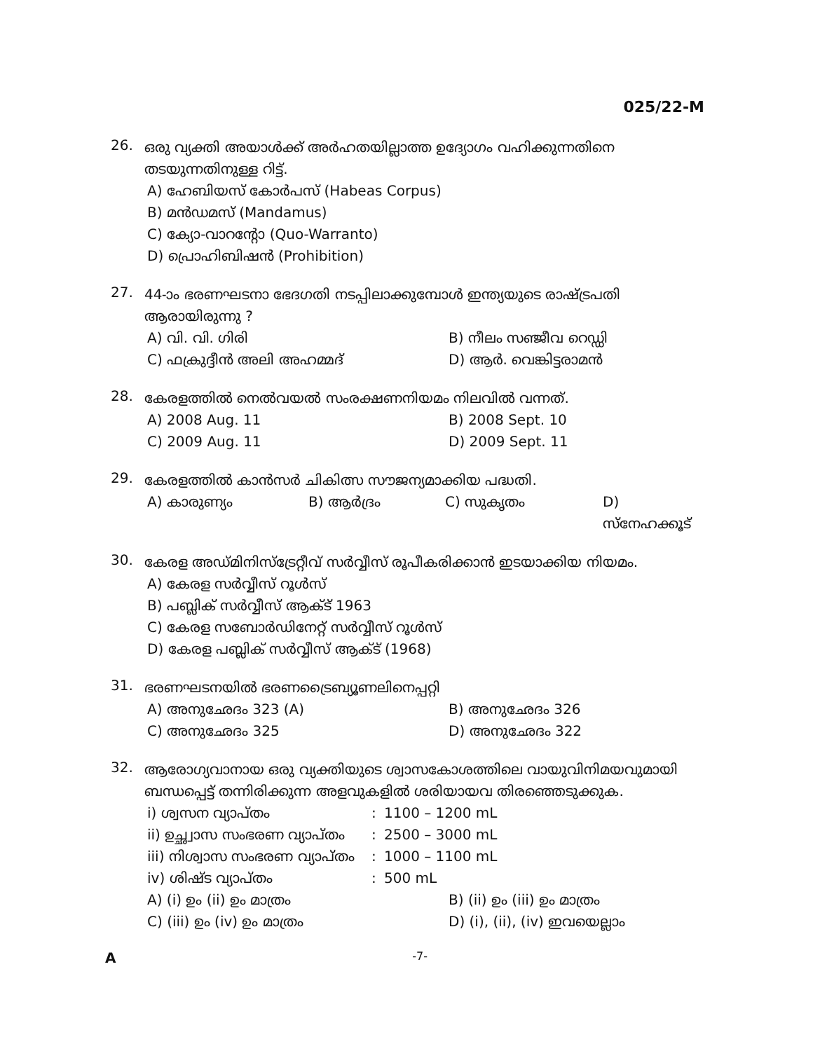025/22-M
26.
ഒരു വ്യക്തി അയാൾക്ക് അർഹതയില്ലാത്ത ഉദ്യോഗം വഹിക്കുന്നതിനെ തടയുന്നതിനുള്ള റിട്ട്.
A) ഹേബിയസ് കോർപസ് (Habeas Corpus)
B) മൻഡമസ് (Mandamus)
C) ക്യോ-വാറന്റോ (Quo-Warranto)
D) പ്രൊഹിബിഷൻ (Prohibition)
27.
44-ാം ഭരണഘടനാ ഭേദഗതി നടപ്പിലാക്കുമ്പോൾ ഇന്ത്യയുടെ രാഷ്ട്രപതി ആരായിരുന്നു ?
A) വി. വി. ഗിരി
B) നീലം സഞ്ജീവ റെഡ്ഡി
C) ഫക്രുദ്ദീൻ അലി അഹമ്മദ്
D) ആർ. വെങ്കിട്ടരാമൻ
28.
കേരളത്തിൽ നെൽവയൽ സംരക്ഷണനിയമം നിലവിൽ വന്നത്.
A) 2008 Aug. 11
B) 2008 Sept. 10
C) 2009 Aug. 11
D) 2009 Sept. 11
29.
കേരളത്തിൽ കാൻസർ ചികിത്സ സൗജന്യമാക്കിയ പദ്ധതി.
A) കാരുണ്യം
B) ആർദ്രം
C) സുകൃതം
D) സ്നേഹക്കൂട്
30.
കേരള അഡ്മിനിസ്ട്രേറ്റീവ് സർവ്വീസ് രൂപീകരിക്കാൻ ഇടയാക്കിയ നിയമം.
A) കേരള സർവ്വീസ് റൂൾസ്
B) പബ്ലിക് സർവ്വീസ് ആക്ട് 1963
C) കേരള സബോർഡിനേറ്റ് സർവ്വീസ് റൂൾസ്
D) കേരള പബ്ലിക് സർവ്വീസ് ആക്ട് (1968)
31.
ഭരണഘടനയിൽ ഭരണട്രൈബ്യൂണലിനെപ്പറ്റി
A) അനുഛേദം 323 (A)
B) അനുഛേദം 326
C) അനുഛേദം 325
D) അനുഛേദം 322
32.
ആരോഗ്യവാനായ ഒരു വ്യക്തിയുടെ ശ്വാസകോശത്തിലെ വായുവിനിമയവുമായി ബന്ധപ്പെട്ട് തന്നിരിക്കുന്ന അളവുകളിൽ ശരിയായവ തിരഞ്ഞെടുക്കുക.
i) ശ്വസന വ്യാപ്തം
:
1100 – 1200 mL
ii) ഉച്ഛ്വാസ സംഭരണ വ്യാപ്തം
:
2500 – 3000 mL
iii) നിശ്വാസ സംഭരണ വ്യാപ്തം
:
1000 – 1100 mL
iv) ശിഷ്ട വ്യാപ്തം
:
500 mL
A) (i) ഉം (ii) ഉം മാത്രം
B) (ii) ഉം (iii) ഉം മാത്രം
C) (iii) ഉം (iv) ഉം മാത്രം
D) (i), (ii), (iv) ഇവയെല്ലാം
A -7-